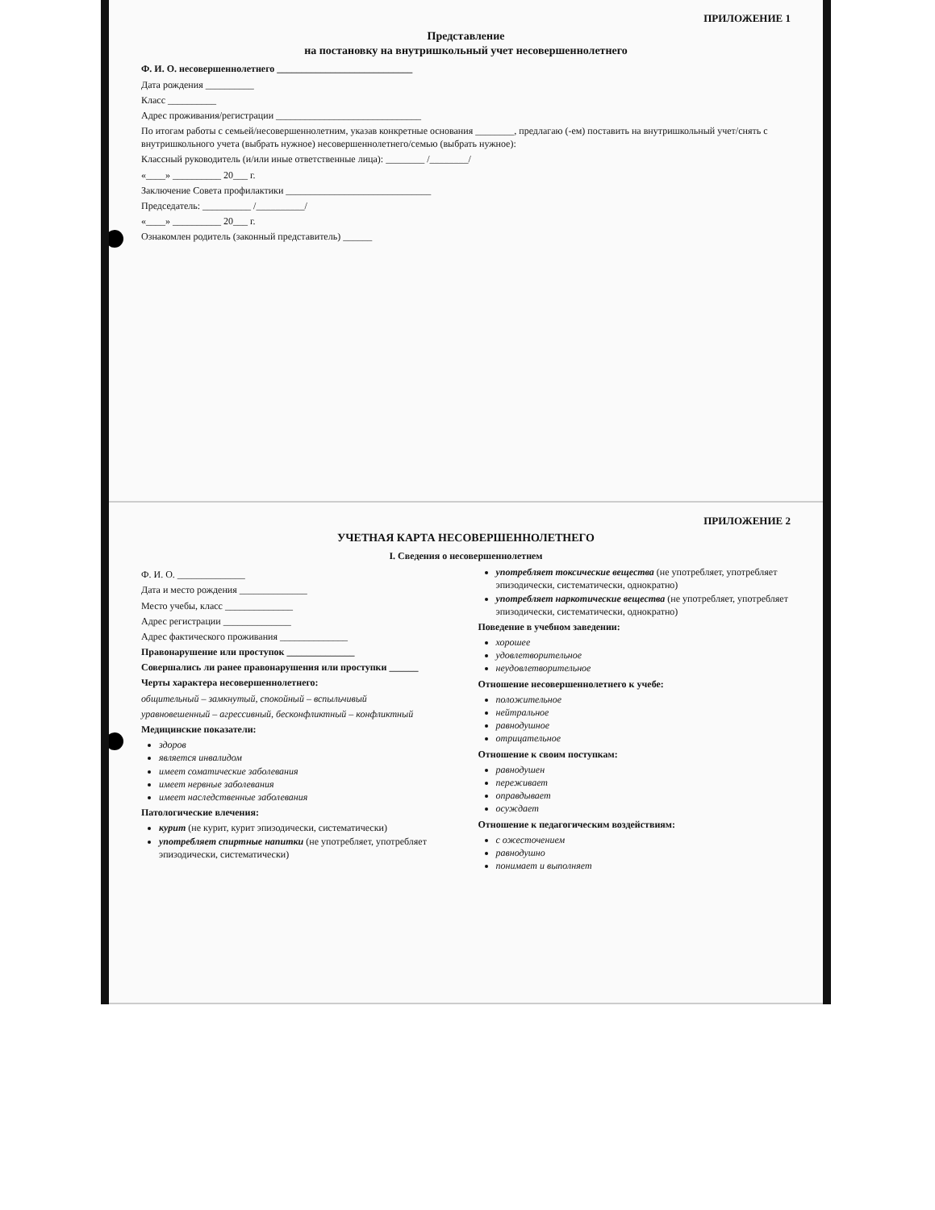ПРИЛОЖЕНИЕ 1
Представление
на постановку на внутришкольный учет несовершеннолетнего
Ф. И. О. несовершеннолетнего ____________________________
Дата рождения __________
Класс __________
Адрес проживания/регистрации ______________________________
По итогам работы с семьей/несовершеннолетним, указав конкретные основания ________, предлагаю (-ем) поставить на внутришкольный учет/снять с внутришкольного учета (выбрать нужное) несовершеннолетнего/семью (выбрать нужное):
Классный руководитель (и/или иные ответственные лица): ________ /________/
«____» __________ 20___ г.
Заключение Совета профилактики ______________________________
Председатель: __________ /__________/
«____» __________ 20___ г.
Ознакомлен родитель (законный представитель) ______
ПРИЛОЖЕНИЕ 2
УЧЕТНАЯ КАРТА НЕСОВЕРШЕННОЛЕТНЕГО
I. Сведения о несовершеннолетнем
Ф. И. О. ______________
Дата и место рождения ______________
Место учебы, класс ______________
Адрес регистрации ______________
Адрес фактического проживания ______________
Правонарушение или проступок ______________
Совершались ли ранее правонарушения или проступки ______
Черты характера несовершеннолетнего:
общительный – замкнутый, спокойный – вспыльчивый
уравновешенный – агрессивный, бесконфликтный – конфликтный
Медицинские показатели:
здоров
является инвалидом
имеет соматические заболевания
имеет нервные заболевания
имеет наследственные заболевания
Патологические влечения:
курит (не курит, курит эпизодически, систематически)
употребляет спиртные напитки (не употребляет, употребляет эпизодически, систематически)
употребляет токсические вещества (не употребляет, употребляет эпизодически, систематически, однократно)
употребляет наркотические вещества (не употребляет, употребляет эпизодически, систематически, однократно)
Поведение в учебном заведении:
хорошее
удовлетворительное
неудовлетворительное
Отношение несовершеннолетнего к учебе:
положительное
нейтральное
равнодушное
отрицательное
Отношение к своим поступкам:
равнодушен
переживает
оправдывает
осуждает
Отношение к педагогическим воздействиям:
с ожесточением
равнодушно
понимает и выполняет